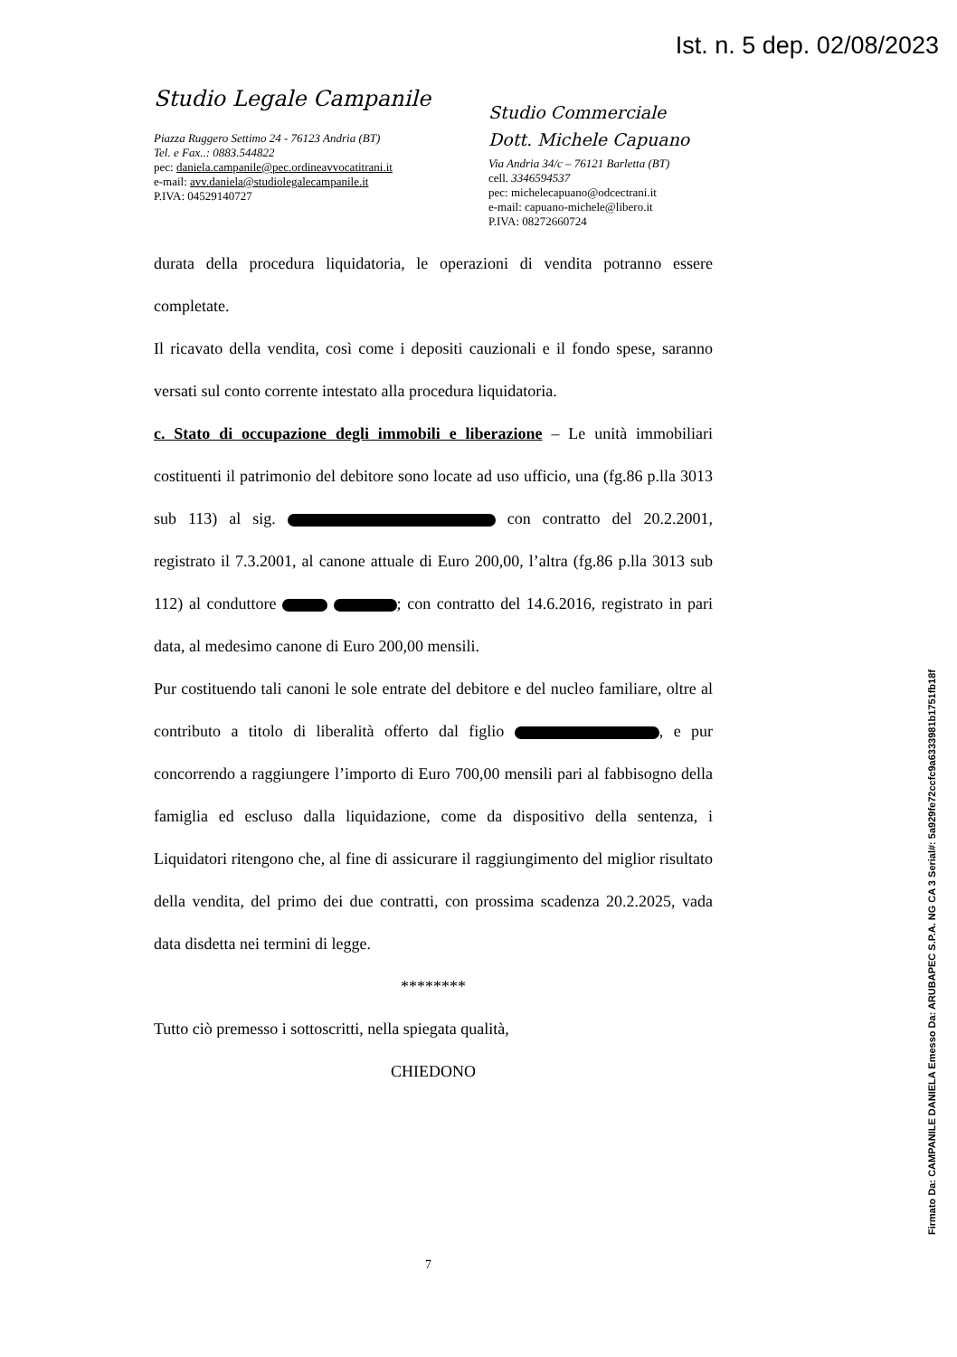Ist. n. 5 dep. 02/08/2023
Studio Legale Campanile
Piazza Ruggero Settimo 24 - 76123 Andria (BT)
Tel. e Fax..: 0883.544822
pec: daniela.campanile@pec.ordineavvocatitrani.it
e-mail: avv.daniela@studiolegalecampanile.it
P.IVA: 04529140727
Studio Commerciale
Dott. Michele Capuano
Via Andria 34/c – 76121 Barletta (BT)
cell. 3346594537
pec: michelecapuano@odcectrani.it
e-mail: capuano-michele@libero.it
P.IVA: 08272660724
durata della procedura liquidatoria, le operazioni di vendita potranno essere completate.
Il ricavato della vendita, così come i depositi cauzionali e il fondo spese, saranno versati sul conto corrente intestato alla procedura liquidatoria.
c. Stato di occupazione degli immobili e liberazione – Le unità immobiliari costituenti il patrimonio del debitore sono locate ad uso ufficio, una (fg.86 p.lla 3013 sub 113) al sig. con contratto del 20.2.2001, registrato il 7.3.2001, al canone attuale di Euro 200,00, l’altra (fg.86 p.lla 3013 sub 112) al conduttore ; con contratto del 14.6.2016, registrato in pari data, al medesimo canone di Euro 200,00 mensili.
Pur costituendo tali canoni le sole entrate del debitore e del nucleo familiare, oltre al contributo a titolo di liberalità offerto dal figlio , e pur concorrendo a raggiungere l’importo di Euro 700,00 mensili pari al fabbisogno della famiglia ed escluso dalla liquidazione, come da dispositivo della sentenza, i Liquidatori ritengono che, al fine di assicurare il raggiungimento del miglior risultato della vendita, del primo dei due contratti, con prossima scadenza 20.2.2025, vada data disdetta nei termini di legge.
********
Tutto ciò premesso i sottoscritti, nella spiegata qualità,
CHIEDONO
7
Firmato Da: CAMPANILE DANIELA Emesso Da: ARUBAPEC S.P.A. NG CA 3 Serial#: 5a929fe72ccfc9a6333981b1751fb18f